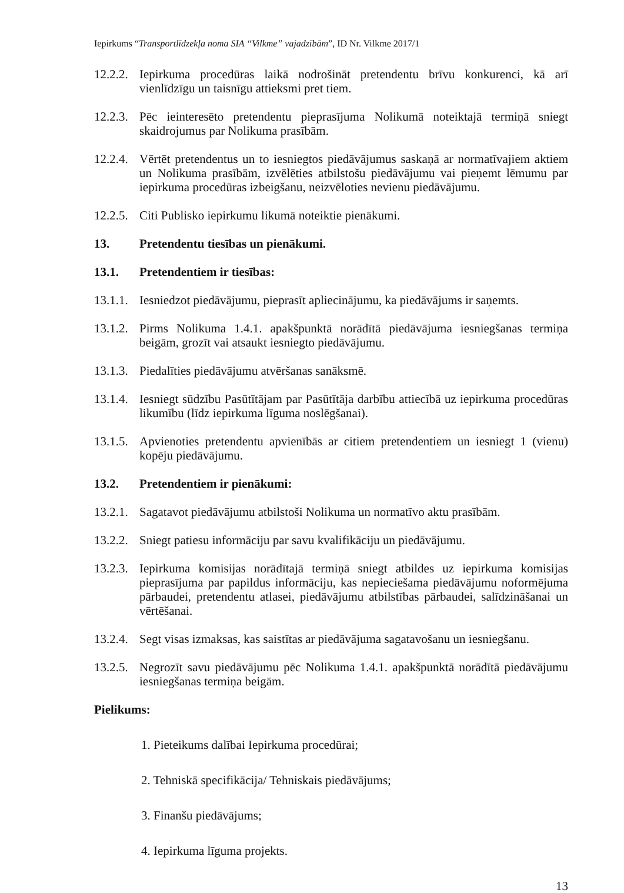Iepirkums “Transportlīdzekļa noma SIA “Vilkme” vajadzībām”, ID Nr. Vilkme 2017/1
12.2.2.
Iepirkuma procedūras laikā nodrošināt pretendentu brīvu konkurenci, kā arī vienlīdzīgu un taisnīgu attieksmi pret tiem.
12.2.3.
Pēc ieinteresēto pretendentu pieprasījuma Nolikumā noteiktajā termiņā sniegt skaidrojumus par Nolikuma prasībām.
12.2.4.
Vērtēt pretendentus un to iesniegtos piedāvājumus saskaņā ar normatīvajiem aktiem un Nolikuma prasībām, izvēlēties atbilstošu piedāvājumu vai pieņemt lēmumu par iepirkuma procedūras izbeigšanu, neizvēloties nevienu piedāvājumu.
12.2.5.
Citi Publisko iepirkumu likumā noteiktie pienākumi.
13. Pretendentu tiesības un pienākumi.
13.1. Pretendentiem ir tiesības:
13.1.1.
Iesniedzot piedāvājumu, pieprasīt apliecinājumu, ka piedāvājums ir saņemts.
13.1.2.
Pirms Nolikuma 1.4.1. apakšpunktā norādītā piedāvājuma iesniegšanas termiņa beigām, grozīt vai atsaukt iesniegto piedāvājumu.
13.1.3.
Piedalīties piedāvājumu atvēršanas sanāksmē.
13.1.4.
Iesniegt sūdzību Pasūtītājam par Pasūtītāja darbību attiecībā uz iepirkuma procedūras likumību (līdz iepirkuma līguma noslēgšanai).
13.1.5.
Apvienoties pretendentu apvienībās ar citiem pretendentiem un iesniegt 1 (vienu) kopēju piedāvājumu.
13.2. Pretendentiem ir pienākumi:
13.2.1.
Sagatavot piedāvājumu atbilstoši Nolikuma un normatīvo aktu prasībām.
13.2.2.
Sniegt patiesu informāciju par savu kvalifikāciju un piedāvājumu.
13.2.3.
Iepirkuma komisijas norādītajā termiņā sniegt atbildes uz iepirkuma komisijas pieprasījuma par papildus informāciju, kas nepieciešama piedāvājumu noformējuma pārbaudei, pretendentu atlasei, piedāvājumu atbilstības pārbaudei, salīdzināšanai un vērtēšanai.
13.2.4.
Segt visas izmaksas, kas saistītas ar piedāvājuma sagatavošanu un iesniegšanu.
13.2.5.
Negrozīt savu piedāvājumu pēc Nolikuma 1.4.1. apakšpunktā norādītā piedāvājumu iesniegšanas termiņa beigām.
Pielikums:
1. Pieteikums dalībai Iepirkuma procedūrai;
2. Tehniskā specifikācija/ Tehniskais piedāvājums;
3. Finanšu piedāvājums;
4. Iepirkuma līguma projekts.
13